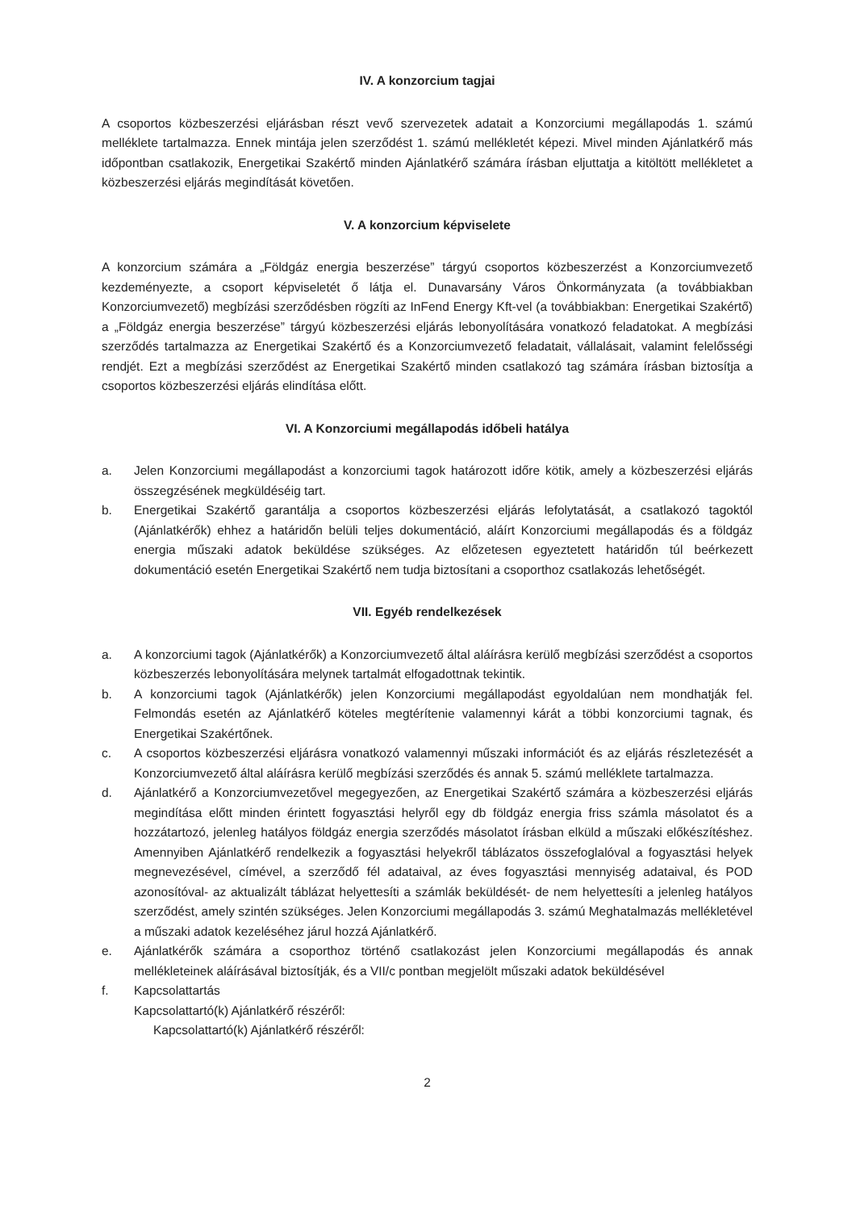IV. A konzorcium tagjai
A csoportos közbeszerzési eljárásban részt vevő szervezetek adatait a Konzorciumi megállapodás 1. számú melléklete tartalmazza. Ennek mintája jelen szerződést 1. számú mellékletét képezi. Mivel minden Ajánlatkérő más időpontban csatlakozik, Energetikai Szakértő minden Ajánlatkérő számára írásban eljuttatja a kitöltött mellékletet a közbeszerzési eljárás megindítását követően.
V. A konzorcium képviselete
A konzorcium számára a „Földgáz energia beszerzése” tárgyú csoportos közbeszerzést a Konzorciumvezető kezdeményezte, a csoport képviseletét ő látja el. Dunavarsány Város Önkormányzata (a továbbiakban Konzorciumvezető) megbízási szerződésben rögzíti az InFend Energy Kft-vel (a továbbiakban: Energetikai Szakértő) a „Földgáz energia beszerzése” tárgyú közbeszerzési eljárás lebonyolítására vonatkozó feladatokat. A megbízási szerződés tartalmazza az Energetikai Szakértő és a Konzorciumvezető feladatait, vállalásait, valamint felelősségi rendjét. Ezt a megbízási szerződést az Energetikai Szakértő minden csatlakozó tag számára írásban biztosítja a csoportos közbeszerzési eljárás elindítása előtt.
VI. A Konzorciumi megállapodás időbeli hatálya
a. Jelen Konzorciumi megállapodást a konzorciumi tagok határozott időre kötik, amely a közbeszerzési eljárás összegzésének megküldéséig tart.
b. Energetikai Szakértő garantálja a csoportos közbeszerzési eljárás lefolytatását, a csatlakozó tagoktól (Ajánlatkérők) ehhez a határidőn belüli teljes dokumentáció, aláírt Konzorciumi megállapodás és a földgáz energia műszaki adatok beküldése szükséges. Az előzetesen egyeztetett határidőn túl beérkezett dokumentáció esetén Energetikai Szakértő nem tudja biztosítani a csoporthoz csatlakozás lehetőségét.
VII. Egyéb rendelkezések
a. A konzorciumi tagok (Ajánlatkérők) a Konzorciumvezető által aláírásra kerülő megbízási szerződést a csoportos közbeszerzés lebonyolítására melynek tartalmát elfogadottnak tekintik.
b. A konzorciumi tagok (Ajánlatkérők) jelen Konzorciumi megállapodást egyoldalúan nem mondhatják fel. Felmondás esetén az Ajánlatkérő köteles megtérítenie valamennyi kárát a többi konzorciumi tagnak, és Energetikai Szakértőnek.
c. A csoportos közbeszerzési eljárásra vonatkozó valamennyi műszaki információt és az eljárás részletezését a Konzorciumvezető által aláírásra kerülő megbízási szerződés és annak 5. számú melléklete tartalmazza.
d. Ajánlatkérő a Konzorciumvezetővel megegyezően, az Energetikai Szakértő számára a közbeszerzési eljárás megindítása előtt minden érintett fogyasztási helyről egy db földgáz energia friss számla másolatot és a hozzátartozó, jelenleg hatályos földgáz energia szerződés másolatot írásban elküld a műszaki előkészítéshez. Amennyiben Ajánlatkérő rendelkezik a fogyasztási helyekről táblázatos összefoglalóval a fogyasztási helyek megnevezésével, címével, a szerződő fél adataival, az éves fogyasztási mennyiség adataival, és POD azonosítóval- az aktualizált táblázat helyettesíti a számlák beküldését- de nem helyettesíti a jelenleg hatályos szerződést, amely szintén szükséges. Jelen Konzorciumi megállapodás 3. számú Meghatalmazás mellékletével a műszaki adatok kezeléséhez járul hozzá Ajánlatkérő.
e. Ajánlatkérők számára a csoporthoz történő csatlakozást jelen Konzorciumi megállapodás és annak mellékleteinek aláírásával biztosítják, és a VII/c pontban megjelölt műszaki adatok beküldésével
f. Kapcsolattartás
Kapcsolattartó(k) Ajánlatkérő részéről:
Kapcsolattartó(k) Ajánlatkérő részéről:
2